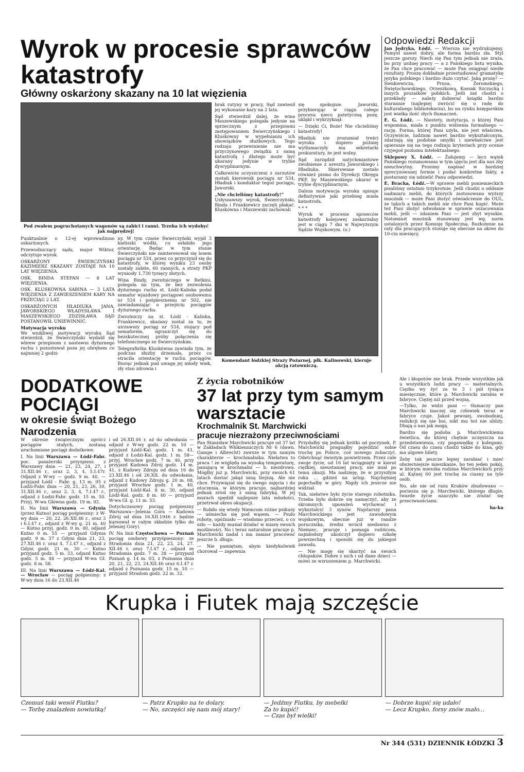Wyrok w procesie sprawców katastrofy
Główny oskarżony skazany na 10 lat więzienia
Pod zwałem pogruchotanych wagonów są zabici i ranni. Trzeba ich wydobyć jak najprędzej!
Punktualnie o 12-ej wprowadzono oskarżonych.
Przewodniczący sądu, major Wiktor, odczytuje wyrok.
OSKARŻONY ŚWIERCZYŃSKI KAZIMIERZ SKAZANY ZOSTAJE NA 10 LAT WIĘZIENIA.
OSK. BINDA STEFAN — 8 LAT WIĘZIENIA.
OSK. KLUSKÓWNA SABINA — 3 LATA WIĘZIENIA Z ZAWIESZENIEM KARY NA PRZECIĄG 2 LAT.
OSKARŻONYCH HŁADIUKA JANA, JAWORSKIEGO WŁADYSŁAWA I MASZEWSKIEGO ZDZISŁAWA SĄD POSTANOWIŁ UNIEWINNIĆ.
Motywacja wyroku
We wnikliwej motywacji wyroku Sąd stwierdził, że Świerczyński wydalił się wbrew przepisom z nastawni dyżurnego ruchu i pozostawał poza jej obrębem co najmniej 2 godzi-
ny. W tym czasie Świerczyński wypił 3 kieliszki wódki, co osłabiło jego orientację. Będąc w tym stanie Świerczyński nie zainteresował się losem pociągu nr 534, przez co przyczynił się do katastrofy, w której wyniku 23 osoby zostały zabite, 60 rannych, a straty PKP wyniosły 1,730 tysięcy złotych.
Wina Bindy, zwrotniczego w Retkini, polegała na tym, że bez zezwolenia dyżurnego ruchu st. Łódź-Kaliska podał semafor wjazdowy pociągowi osobowemu nr 534 i pośpiesznemu nr 502, nie zawiadamiając o przejściu pociągów dyżurnego ruchu.
Zwrotniczy na st. Łódź - Kaliska, Frankiewicz, skazany został za to, że uirzawszy pociąg nr 534, stojący pod semaforem, ograniczył się do bezskutecznej próby połączenia się telefonicznego ze Świerczyńskim.
Telegrafistka Kluskówna zawiniła tym, że podczas służby drzemała, przez co straciła orientację w ruchu pociągów. Biorąc jednak pod uwagę jej młody wiek, zły stan zdrowia i
brak rutyny w pracy, Sąd zawiesił jej wykonanie kary na 2 lata.
Sąd stwierdził dalej, że wina Maszewskiego polegała jedynie na sprzecznym z przepisami zastępowaniem Świerczyńskiego i Kluskówny w wypełnianiu ich obowiązków służbowych. Tego rodzaju przewinienie nie ma przyczynowego związku z samą katastrofą i dlatego może być ukarany jedynie w trybie dyscyplinarnym.
Całkowicie oczyszczeni z zarzutów zostali kierownik pociągu nr 534, Hładiuk i konduktor tegoż pociągu, Jaworski.
„Nie chcieliśmy katastrofy!"
Usłyszawszy wyrok, Świerczyński, Binda i Frankiewicz zaczęli płakać. Kluskówna i Maszewski zachowali
się spokojnie. Jaworski, przybierając w ciągu całego procesu nieco patetyczną pozę, ukląkł i wykrzyknął:
— Dzięki Ci, Boże! Nie chcieliśmy katastrofy!
Hładiuk nie zrozumiał treści wyroku i dopiero później wytłumaczyły mu sekretarki prokuratury, że jest wolny.
Sąd zarządził natychmiastowe zwolnienie z aresztu Jaworskiego i Hładiuka. Skierowane zostało również pismo do Dyrekcji Okręgu PKP, by Maszewskiego ukarać w trybie dyscyplinarnym.
Dalsza motywacja wyroku opisuje definitywnie jaki przebieg miała katastrofa.
* * *
Wyrok w procesie sprawców katastrofy kolejowej zaskarżalny jest w ciągu 7 dni w Najwyższym Sądzie Wojskowym. (o.)
Komendant łódzkiej Straży Pożarnej, płk. Kalinowski, kieruje akcją ratowniczą.
Odpowiedzi Redakcji
Jan Jędryka, Łódź. — Wiersza nie wydrukujemy. Pomysł nawet dobry, ale forma bardzo zła. Styl jeszcze gorszy. Niech się Pan tym jednak nie zraża, bo przy usilnej pracy — a z Pańskiego listu wynika, że Pan chce pracować — może Pan osiągnąć niezłe rezultaty. Proszę dokładnie przestudiować gramatykę języka polskiego i bardzo dużo czytać. Jaką prozę? — Sienkiewicza, Prusa, Żeromskiego, Świętochowskiego, Orzeszkową, Kossak Szczucką i innych prozaików polskich. Jeśli zaś chodzi o przekłady — należy dobierać książki bardzo starannie (najlepiej zwrócić się o radę do kulturalnego bibliotekarza), bo na rynku księgarskim jest wielka ilość złych tłumaczeń.
E. G. Łódź. — Niestety, instytucja, o której Pani wspomina, miała z punktu widzenia formalnego — rację. Forma, której Pani użyła, nie jest właściwa. Oczywiście, ludziom nawet bardzo wykształconym, zdarzają się podobne omyłki i niewłaściwe jest opieranie się na tego rodzaju kryteriach przy ocenie czyjegoś poziomu intelektualnego.
Sklepowy X. Łódź. — Żałujemy — lecz wątek Pańskiego rozumowania w tym ujęciu jest dla nas zby nieuchwytny. Prosimy napisać w bardziej sprecyzowanej formie i podać konkretne fakty, a postaramy się udzielić Panu odpowiedzi.
E. Bracka, Łódź.—W sprawie mebli poniemieckich pisaliśmy ostatnio trzykrotnie. Jeśli chodzi o oddanie nadmiaru mebli, do których zastosowano wyższy mnożnik — może Pani złożyć oświadczenie do OUL, że takich a takich mebli nie chce Pani kupić. Może też Pani złożyć odwołanie w sprawie oszacowania mebli, jeśli — zdaniem Pani — jest zbyt wysokie. Natomiast mnożnik stosowany jest wg. norm ustalonych przez Komisję Społeczną. Rozłożenie na raty dla pracujących stosuje się obecnie na okres do 10-ciu miesięcy.
DODATKOWE POCIĄGI
w okresie świąt Bożego Narodzenia
W okresie świątecznym oprócz pociągów stałych, zostaną uruchomione pociągi dodatkowe:
I. Na linii Warszawa — Łódź-Fabr. poc. pasażerski przyspiesz. z Warszawy dnia — 21, 23, 24, 27, i 31.XII.46 r., oraz 2, 3, 4, 5.I.47r. Odjazd z W-wy — godz. 9 m. 40, — przyjazd Łódź - Fabr. g. 13 m. 05 z Łodzi-Fabr. dnia — 20, 21, 23, 26, 30, 31.XII.46 r., oraz 2, 3, 4, 7.I.47 r., odjazd z Łodzi-Fabr. godz. 15 m. 50. Przyj. W-wa Główna godz. 19 m. 03.
II. Na linii Warszawa — Gdynia (przez Kutno) pociąg pośpieszny: z W-wy dnia — 20, 22, 26.XII.46 r., oraz 3 i 6.I.47 r., odjazd z W-wy g. 21 m. 40 — Kutno przyj. godz. 0 m. 40, odjazd Kutno 0 m. 55 — przyjazd Gdynia godz. 9 m. 37 z Gdyni dnia 21, 23, 27.XII.46 r. oraz 4, 7.I.47 r., odjazd z Gdyni godz. 21 m. 30 — Kutno przyjazd godz. 5 m. 33, odjazd Kutno godz. 5 m. 48 — przyjazd W-wa Gł. godz. 8 m. 58.
III. Na linii Warszawa — Łódź-Kal. — Wrocław — pociąg pośpieszny: z W-wy dnia 16 do 23.XII.46
i od 26.XII.46 r. aż do odwołania — odjazd z W-wy godz. 22 m. 10 — przyjazd Łódź-Kal. godz. 1 m. 41, odjazd z Łodzi-Kal. godz. 1 m. 58— przyj. Wrocław godz. 7 m. 46, przy przyjazd Kudowa Zdrój godz. 14 m. 41, z Kudowy Zdroju od dnia 16 do 23.XII.46 i od 26.XII. do odwołania, odjazd z Kudowy Zdroju g. 20 m. 08, przyjazd Wrocław godz. 1 m. 40, przyjazd Łódź-Kal. 8 m. 30, odjazd Łódź-Kal. godz. 8 m. 40 — przyjazd W-wa Gł. g. 11 m. 53.
Dotychczasowy pociąg pośpieszny Warszawa—Jelenia Góra — Kudowa Zdrój od dnia 16.XII.1946 r. będzie kursował w całym składzie tylko do Jeleniej Góry).
IV. Na linii Częstochowa — Poznań pociąg osobowy przyśpieszony: ze Stradomia dnia 21, 22, 23, 24, 27. XII.46 r. oraz 7.I.47 r., odjazd ze Stradomia godz. 7 m. 38 — przyjazd Poznań g. 14 m. 03, z Poznania dnia 20, 21, 22, 23, 24.XII.46 oraz 6.I.47 r. odjazd z Poznania godz. 15 m. 10 — przyjazd Stradom godz. 22 m. 32.
Z życia robotników
37 lat przy tym samym warsztacie
Krochmalnik St. Marchwicki
pracuje niezrażony przeciwnościami
Pan Stanisław Marchwicki pracuje od 37 lat w Zakładach Włókienniczych Nr 6 (dawn. Gampe i Albrecht) zawsze w tym samym charakterze — krochmalnika. Niełatwa to praca ! ze względu na wysoką temperaturę, panującą w krochmalni — b. niezdrowa. Mógłby już p. Marchwicki, przy swoich 61 latach dostać jakąś inną lżejszą. Ale nie chce. Przywiązał się do swego zajęcia i do otoczenia, w którym pracuje, najbardziej jednak zrósł się z samą fabryką. W jej murach spędził najlepsze lata młodości, przetrwał okres okupacji.
— Robiło się wtedy Niemcom różne psikusy — uśmiecha się pod wąsem. — Psuło robotę, opóźniało — wiadomo przecież, o co szło — każdy musiał działać w miarę swoich możliwości. No i teraz naturalnie pracuje p. Marchwicki nadal i ma zamiar pracować jeszcze b. długo.
— Nie pamiętam, abym kiedykolwiek chorował — zapewnia
Przydałby się jednak krótki od poczynek. P. Marchwicki pragnąłby pojeździć sobie trochę po Polsce, coś nowego zobaczyć. Odetchnąć świeżym powietrzem. Przez całe swoje życie, od 16 lat wciągnięty w kierat ciężkiej, nieustannej pracy, nie miał po temu okazji. Ma nadzieję, że w przyszłym roku ... gdzieś na urlop. Najchętniej pojechałby w góry. Nigdy ich jeszcze nie widział.
Tak, niełatwe było życie starego robotnika. Trzeba było dobrze się namęczyć, aby ze skromnych uposażeń wychować i wykształcić 3 synów. Najstarszy pana Marchwickiego jest zawodowym wojskowym, obecnie już w randze porucznika, średni wrócił niedawno z Niemiec, pracuje i pomaga rodzicom, najmłodszy ukończył dopiero szkołę powszechną i sposobi się do jakiegoś zawodu.
— Nie mogę się skarżyć na swoich chłopaków. Dobre z nich i od dane dzieci — mówi ze wzruszeniem p. Marchwicki.
Ale i kłopotów nie brak. Przede wszystkim jak u wszystkich ludzi pracy — materialnych. Ciężko wy żyć za te 3 i pół tysiąca miesięcznie, które p. Marchwicki zarabia w fabryce. Ciężej niż przed wojną.
—Tylko, że widzi pani — tłumaczy pan Marchwicki inaczej się człowiek teraz w fabryce czuje. Jakoś pewniej, swobodniej, redukcji się nie boi, nikt mu też nie ubliży. Dbają o nas jak mogą.
Bardzo się podoba p. Marchwickiemu świetlica, do której chętnie uczęszcza na przedstawienia, czy pogawędkę z kolegami. Od czasu do czasu chodzi także do kina, gdy ma ulgowe bilety.
Żeby tak jeszcze lepiej zarabiać i mieć obszerniejsze mieszkanie, bo ten jeden pokój, w którym mieszka rodzina Marchwickich przy ul. Kątnej 60 jest trochę za ciasny na tyle osób.
No, ale nie od razu Kraków zbudowano — pociesza się p. Marchwicki, którego długie, twarde życie nauczyło nie zrażać się przeciwnościami.
ha-ka
Krupka i Fiutek mają szczęście
Czemuś taki wesół Fiutku?
— Torbę znalazłem nowiutką!
— Patrz Krupko na te dolary.
— No, szczęści się nam mój stary!
— Jedźmy Fiutku, by mebelki
Za to kupić!
— Czas był wielki!
— Dobrze kupić się udało!
— Lecz Krupko, forsy znów mało...
Nr 344 (531) DZIENNIK ŁÓDZKI 3